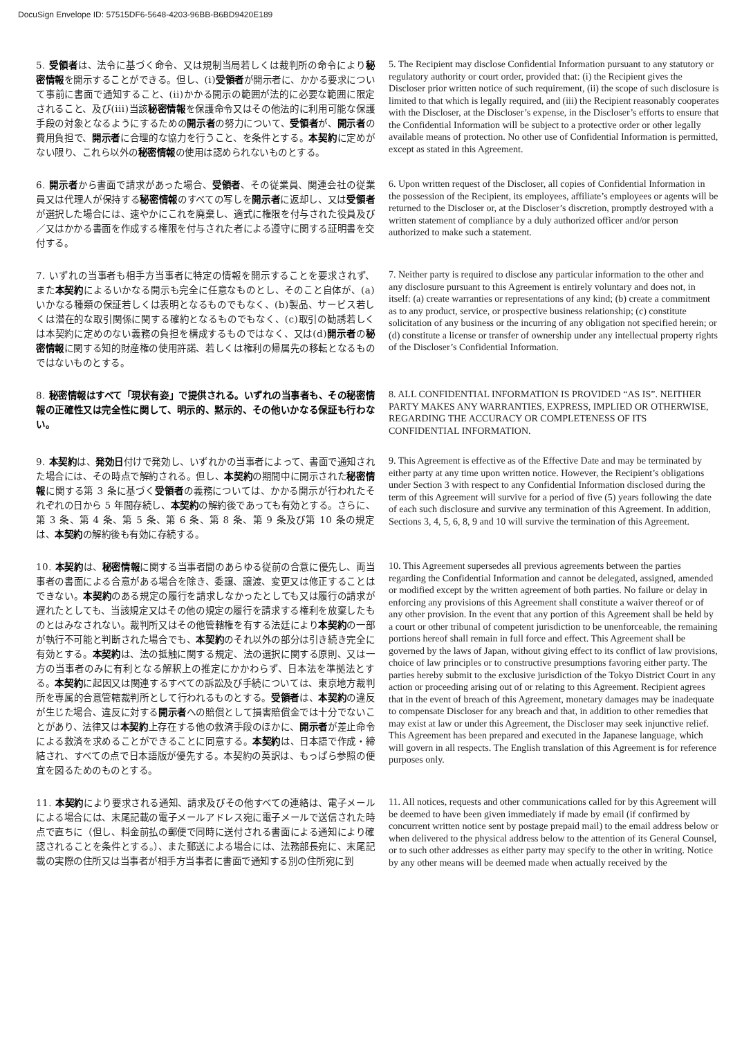DocuSign Envelope ID: 57515DF6-5648-4203-96BB-B6BD9420E189
5. 受領者は、法令に基づく命令、又は規制当局若しくは裁判所の命令により秘密情報を開示することができる。但し、(i)受領者が開示者に、かかる要求について事前に書面で通知すること、(ii)かかる開示の範囲が法的に必要な範囲に限定されること、及び(iii)当該秘密情報を保護命令又はその他法的に利用可能な保護手段の対象となるようにするための開示者の努力について、受領者が、開示者の費用負担で、開示者に合理的な協力を行うこと、を条件とする。本契約に定めがない限り、これら以外の秘密情報の使用は認められないものとする。
5. The Recipient may disclose Confidential Information pursuant to any statutory or regulatory authority or court order, provided that: (i) the Recipient gives the Discloser prior written notice of such requirement, (ii) the scope of such disclosure is limited to that which is legally required, and (iii) the Recipient reasonably cooperates with the Discloser, at the Discloser’s expense, in the Discloser’s efforts to ensure that the Confidential Information will be subject to a protective order or other legally available means of protection. No other use of Confidential Information is permitted, except as stated in this Agreement.
6. 開示者から書面で請求があった場合、受領者、その従業員、関連会社の従業員又は代理人が保持する秘密情報のすべての写しを開示者に返却し、又は受領者が選択した場合には、速やかにこれを廃棄し、適式に権限を付与された役員及び／又はかかる書面を作成する権限を付与された者による遵守に関する証明書を交付する。
6. Upon written request of the Discloser, all copies of Confidential Information in the possession of the Recipient, its employees, affiliate’s employees or agents will be returned to the Discloser or, at the Discloser’s discretion, promptly destroyed with a written statement of compliance by a duly authorized officer and/or person authorized to make such a statement.
7. いずれの当事者も相手方当事者に特定の情報を開示することを要求されず、また本契約によるいかなる開示も完全に任意なものとし、そのこと自体が、(a)いかなる種類の保証若しくは表明となるものでもなく、(b)製品、サービス若しくは潜在的な取引関係に関する確約となるものでもなく、(c)取引の勧誘若しくは本契約に定めのない義務の負担を構成するものではなく、又は(d)開示者の秘密情報に関する知的財産権の使用許諾、若しくは権利の帰属先の移転となるものではないものとする。
7. Neither party is required to disclose any particular information to the other and any disclosure pursuant to this Agreement is entirely voluntary and does not, in itself: (a) create warranties or representations of any kind; (b) create a commitment as to any product, service, or prospective business relationship; (c) constitute solicitation of any business or the incurring of any obligation not specified herein; or (d) constitute a license or transfer of ownership under any intellectual property rights of the Discloser’s Confidential Information.
8. 秘密情報はすべて「現状有姿」で提供される。いずれの当事者も、その秘密情報の正確性又は完全性に関して、明示的、黙示的、その他いかなる保証も行わない。
8. ALL CONFIDENTIAL INFORMATION IS PROVIDED “AS IS”. NEITHER PARTY MAKES ANY WARRANTIES, EXPRESS, IMPLIED OR OTHERWISE, REGARDING THE ACCURACY OR COMPLETENESS OF ITS CONFIDENTIAL INFORMATION.
9. 本契約は、発効日付けで発効し、いずれかの当事者によって、書面で通知された場合には、その時点で解約される。但し、本契約の期間中に開示された秘密情報に関する第 3 条に基づく受領者の義務については、かかる開示が行われたそれぞれの日から 5 年間存続し、本契約の解約後であっても有効とする。さらに、第 3 条、第 4 条、第 5 条、第 6 条、第 8 条、第 9 条及び第 10 条の規定は、本契約の解約後も有効に存続する。
9. This Agreement is effective as of the Effective Date and may be terminated by either party at any time upon written notice. However, the Recipient’s obligations under Section 3 with respect to any Confidential Information disclosed during the term of this Agreement will survive for a period of five (5) years following the date of each such disclosure and survive any termination of this Agreement. In addition, Sections 3, 4, 5, 6, 8, 9 and 10 will survive the termination of this Agreement.
10. 本契約は、秘密情報に関する当事者間のあらゆる従前の合意に優先し、両当事者の書面による合意がある場合を除き、委譲、譲渡、変更又は修正することはできない。本契約のある規定の履行を請求しなかったとしても又は履行の請求が遅れたとしても、当該規定又はその他の規定の履行を請求する権利を放棄したものとはみなされない。裁判所又はその他管轄権を有する法廷により本契約の一部が執行不可能と判断された場合でも、本契約のそれ以外の部分は引き続き完全に有効とする。本契約は、法の抵触に関する規定、法の選択に関する原則、又は一方の当事者のみに有利となる解釈上の推定にかかわらず、日本法を準拠法とする。本契約に起因又は関連するすべての訴訟及び手続については、東京地方裁判所を専属的合意管轄裁判所として行われるものとする。受領者は、本契約の違反が生じた場合、違反に対する開示者への賠償として損害賠償金では十分でないことがあり、法律又は本契約上存在する他の救済手段のほかに、開示者が差止命令による救済を求めることができることに同意する。本契約は、日本語で作成・締結され、すべての点で日本語版が優先する。本契約の英訳は、もっぱら参照の便宜を図るためのものとする。
10. This Agreement supersedes all previous agreements between the parties regarding the Confidential Information and cannot be delegated, assigned, amended or modified except by the written agreement of both parties. No failure or delay in enforcing any provisions of this Agreement shall constitute a waiver thereof or of any other provision. In the event that any portion of this Agreement shall be held by a court or other tribunal of competent jurisdiction to be unenforceable, the remaining portions hereof shall remain in full force and effect. This Agreement shall be governed by the laws of Japan, without giving effect to its conflict of law provisions, choice of law principles or to constructive presumptions favoring either party. The parties hereby submit to the exclusive jurisdiction of the Tokyo District Court in any action or proceeding arising out of or relating to this Agreement. Recipient agrees that in the event of breach of this Agreement, monetary damages may be inadequate to compensate Discloser for any breach and that, in addition to other remedies that may exist at law or under this Agreement, the Discloser may seek injunctive relief. This Agreement has been prepared and executed in the Japanese language, which will govern in all respects. The English translation of this Agreement is for reference purposes only.
11. 本契約により要求される通知、請求及びその他すべての連絡は、電子メールによる場合には、末尾記載の電子メールアドレス宛に電子メールで送信された時点で直ちに（但し、料金前払の郵便で同時に送付される書面による通知により確認されることを条件とする。）、また郵送による場合には、法務部長宛に、末尾記載の実際の住所又は当事者が相手方当事者に書面で通知する別の住所宛に到
11. All notices, requests and other communications called for by this Agreement will be deemed to have been given immediately if made by email (if confirmed by concurrent written notice sent by postage prepaid mail) to the email address below or when delivered to the physical address below to the attention of its General Counsel, or to such other addresses as either party may specify to the other in writing. Notice by any other means will be deemed made when actually received by the